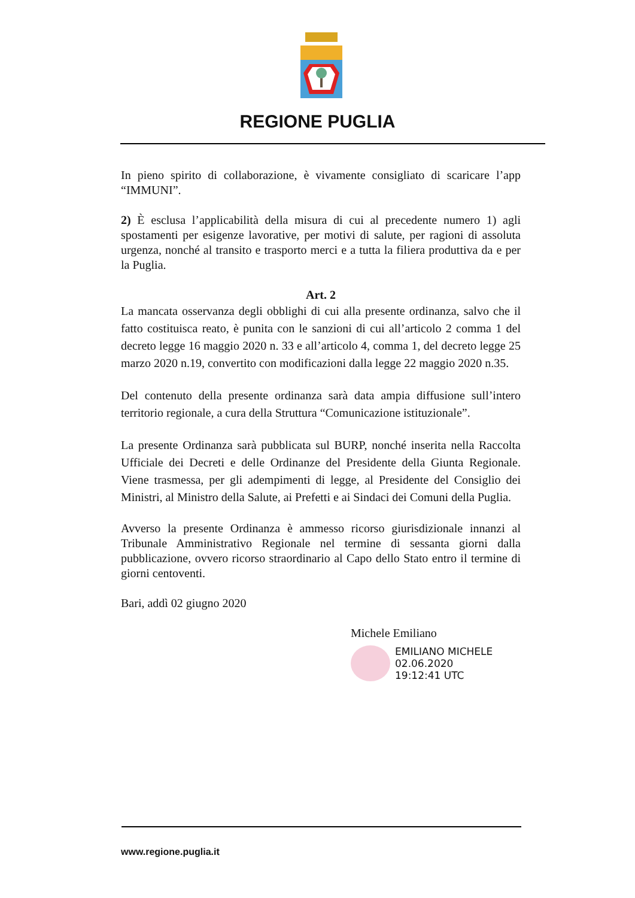REGIONE PUGLIA
In pieno spirito di collaborazione, è vivamente consigliato di scaricare l’app “IMMUNI”.
2) È esclusa l’applicabilità della misura di cui al precedente numero 1) agli spostamenti per esigenze lavorative, per motivi di salute, per ragioni di assoluta urgenza, nonché al transito e trasporto merci e a tutta la filiera produttiva da e per la Puglia.
Art. 2
La mancata osservanza degli obblighi di cui alla presente ordinanza, salvo che il fatto costituisca reato, è punita con le sanzioni di cui all’articolo 2 comma 1 del decreto legge 16 maggio 2020 n. 33 e all’articolo 4, comma 1, del decreto legge 25 marzo 2020 n.19, convertito con modificazioni dalla legge 22 maggio 2020 n.35.
Del contenuto della presente ordinanza sarà data ampia diffusione sull’intero territorio regionale, a cura della Struttura “Comunicazione istituzionale”.
La presente Ordinanza sarà pubblicata sul BURP, nonché inserita nella Raccolta Ufficiale dei Decreti e delle Ordinanze del Presidente della Giunta Regionale. Viene trasmessa, per gli adempimenti di legge, al Presidente del Consiglio dei Ministri, al Ministro della Salute, ai Prefetti e ai Sindaci dei Comuni della Puglia.
Avverso la presente Ordinanza è ammesso ricorso giurisdizionale innanzi al Tribunale Amministrativo Regionale nel termine di sessanta giorni dalla pubblicazione, ovvero ricorso straordinario al Capo dello Stato entro il termine di giorni centoventi.
Bari, addì 02 giugno 2020
Michele Emiliano
EMILIANO MICHELE
02.06.2020
19:12:41 UTC
www.regione.puglia.it